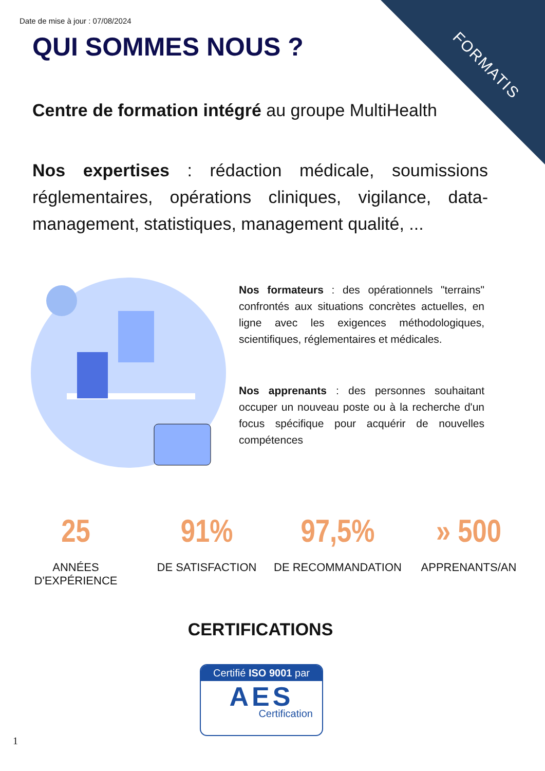Date de mise à jour : 07/08/2024
QUI SOMMES NOUS ?
FORMATIS
Centre de formation intégré au groupe MultiHealth
Nos expertises : rédaction médicale, soumissions réglementaires, opérations cliniques, vigilance, data-management, statistiques, management qualité, ...
Nos formateurs : des opérationnels "terrains" confrontés aux situations concrètes actuelles, en ligne avec les exigences méthodologiques, scientifiques, réglementaires et médicales.
Nos apprenants : des personnes souhaitant occuper un nouveau poste ou à la recherche d'un focus spécifique pour acquérir de nouvelles compétences
25
ANNÉES
D'EXPÉRIENCE
91%
DE SATISFACTION
97,5%
DE RECOMMANDATION
» 500
APPRENANTS/AN
CERTIFICATIONS
Certifié ISO 9001 par
AES
Certification
1